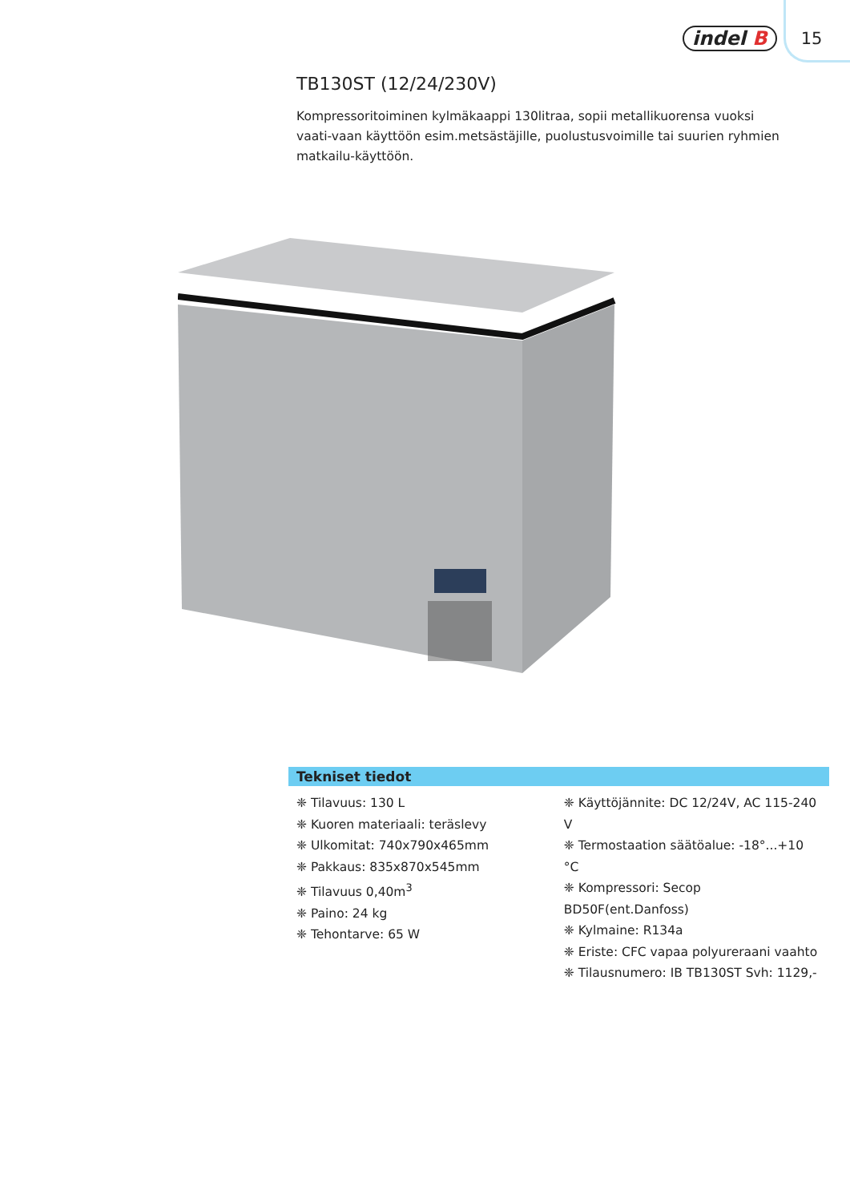indel B 15
TB130ST (12/24/230V)
Kompressoritoiminen kylmäkaappi 130litraa, sopii metallikuorensa vuoksi vaati-vaan käyttöön esim.metsästäjille, puolustusvoimille tai suurien ryhmien matkailu-käyttöön.
Tekniset tiedot
❈ Tilavuus: 130 L
❈ Kuoren materiaali: teräslevy
❈ Ulkomitat: 740x790x465mm
❈ Pakkaus: 835x870x545mm
❈ Tilavuus 0,40m<sup>3</sup>
❈ Paino: 24 kg
❈ Tehontarve: 65 W
❈ Käyttöjännite: DC 12/24V, AC 115-240 V
❈ Termostaation säätöalue: -18°...+10 °C
❈ Kompressori: Secop BD50F(ent.Danfoss)
❈ Kylmaine: R134a
❈ Eriste: CFC vapaa polyureraani vaahto
❈ Tilausnumero: IB TB130ST Svh: 1129,-